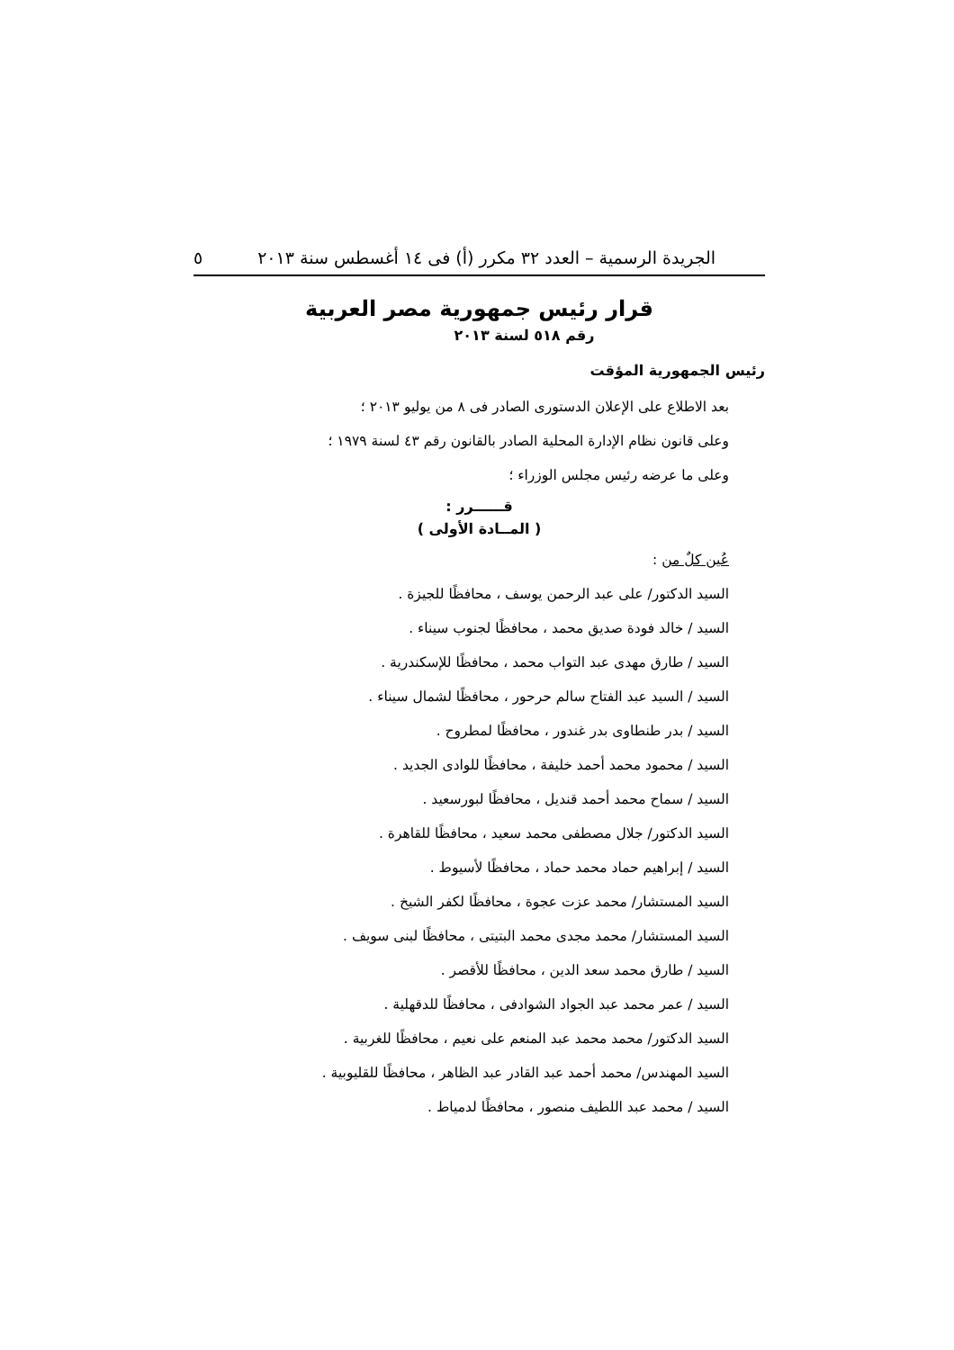الجريدة الرسمية – العدد ٣٢ مكرر (أ) فى ١٤ أغسطس سنة ٢٠١٣ ٥
قرار رئيس جمهورية مصر العربية
رقم ٥١٨ لسنة ٢٠١٣
رئيس الجمهورية المؤقت
بعد الاطلاع على الإعلان الدستورى الصادر فى ٨ من يوليو ٢٠١٣ ؛
وعلى قانون نظام الإدارة المحلية الصادر بالقانون رقم ٤٣ لسنة ١٩٧٩ ؛
وعلى ما عرضه رئيس مجلس الوزراء ؛
قــــــرر :
( المــادة الأولى )
عُين كلٌ من :
السيد الدكتور/ على عبد الرحمن يوسف ، محافظًا للجيزة .
السيد / خالد فودة صديق محمد ، محافظًا لجنوب سيناء .
السيد / طارق مهدى عبد التواب محمد ، محافظًا للإسكندرية .
السيد / السيد عبد الفتاح سالم حرحور ، محافظًا لشمال سيناء .
السيد / بدر طنطاوى بدر غندور ، محافظًا لمطروح .
السيد / محمود محمد أحمد خليفة ، محافظًا للوادى الجديد .
السيد / سماح محمد أحمد قنديل ، محافظًا لبورسعيد .
السيد الدكتور/ جلال مصطفى محمد سعيد ، محافظًا للقاهرة .
السيد / إبراهيم حماد محمد حماد ، محافظًا لأسيوط .
السيد المستشار/ محمد عزت عجوة ، محافظًا لكفر الشيخ .
السيد المستشار/ محمد مجدى محمد البتيتى ، محافظًا لبنى سويف .
السيد / طارق محمد سعد الدين ، محافظًا للأقصر .
السيد / عمر محمد عبد الجواد الشوادفى ، محافظًا للدقهلية .
السيد الدكتور/ محمد محمد عبد المنعم على نعيم ، محافظًا للغربية .
السيد المهندس/ محمد أحمد عبد القادر عبد الظاهر ، محافظًا للقليوبية .
السيد / محمد عبد اللطيف منصور ، محافظًا لدمياط .